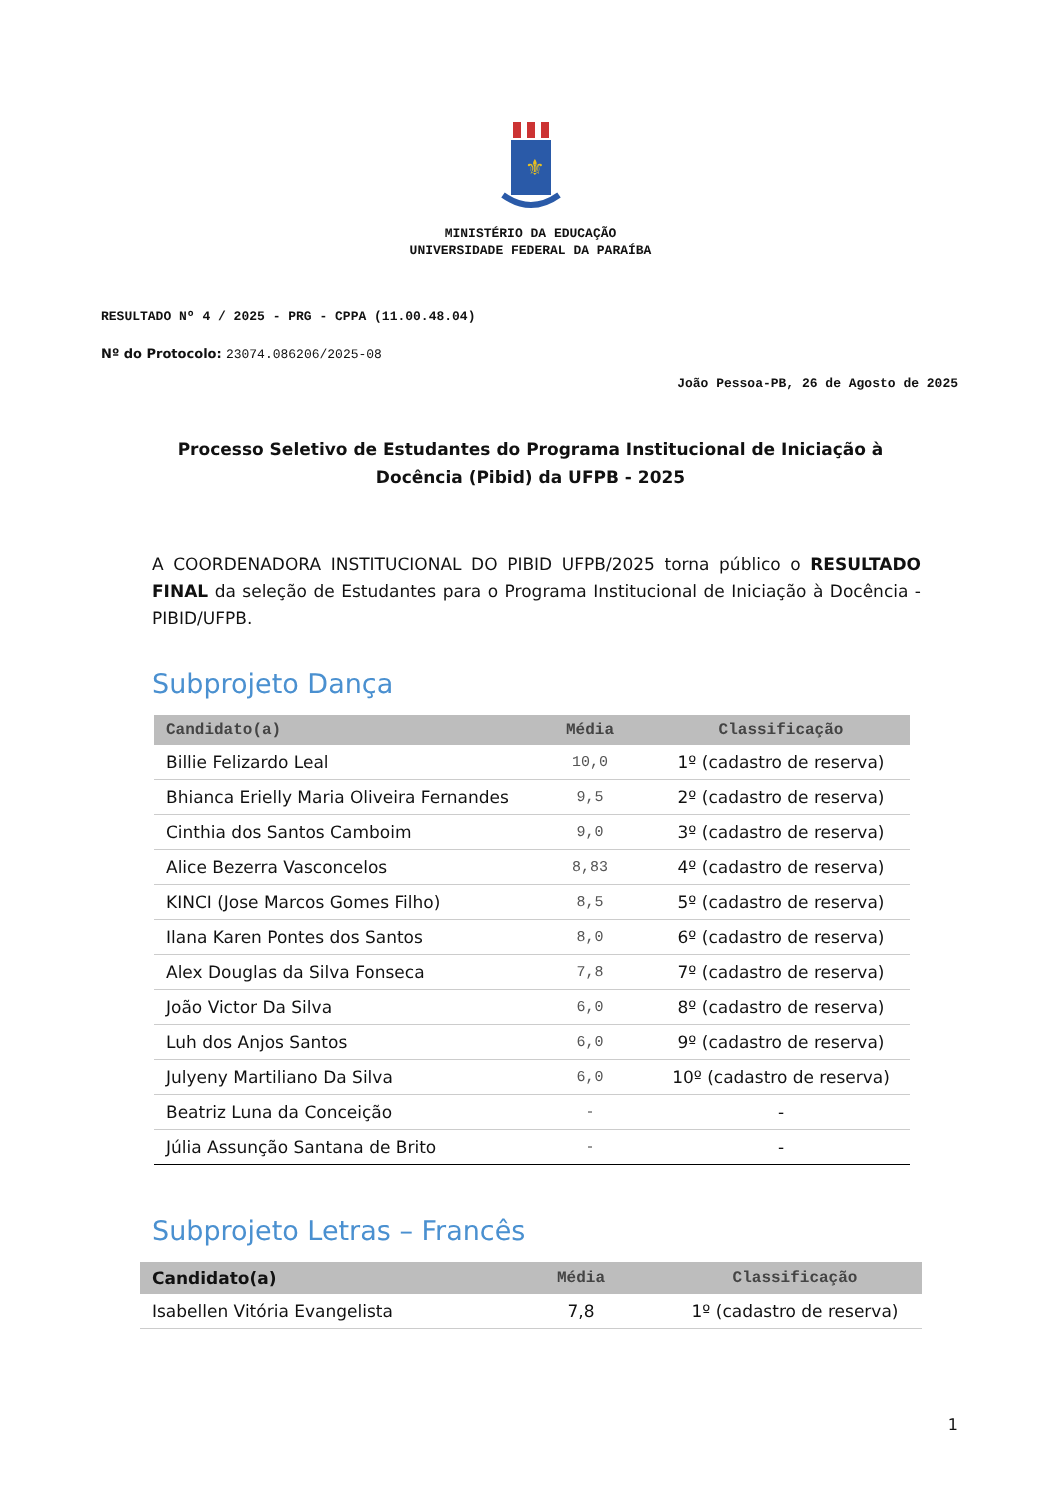⚜
MINISTÉRIO DA EDUCAÇÃO
UNIVERSIDADE FEDERAL DA PARAÍBA
RESULTADO Nº 4 / 2025 - PRG - CPPA (11.00.48.04)
Nº do Protocolo: 23074.086206/2025-08
João Pessoa-PB, 26 de Agosto de 2025
Processo Seletivo de Estudantes do Programa Institucional de Iniciação à Docência (Pibid) da UFPB - 2025
A COORDENADORA INSTITUCIONAL DO PIBID UFPB/2025 torna público o RESULTADO FINAL da seleção de Estudantes para o Programa Institucional de Iniciação à Docência - PIBID/UFPB.
Subprojeto Dança
| Candidato(a) | Média | Classificação |
| --- | --- | --- |
| Billie Felizardo Leal | 10,0 | 1º (cadastro de reserva) |
| Bhianca Erielly Maria Oliveira Fernandes | 9,5 | 2º (cadastro de reserva) |
| Cinthia dos Santos Camboim | 9,0 | 3º (cadastro de reserva) |
| Alice Bezerra Vasconcelos | 8,83 | 4º (cadastro de reserva) |
| KINCI (Jose Marcos Gomes Filho) | 8,5 | 5º (cadastro de reserva) |
| Ilana Karen Pontes dos Santos | 8,0 | 6º (cadastro de reserva) |
| Alex Douglas da Silva Fonseca | 7,8 | 7º (cadastro de reserva) |
| João Victor Da Silva | 6,0 | 8º (cadastro de reserva) |
| Luh dos Anjos Santos | 6,0 | 9º (cadastro de reserva) |
| Julyeny Martiliano Da Silva | 6,0 | 10º (cadastro de reserva) |
| Beatriz Luna da Conceição | - | - |
| Júlia Assunção Santana de Brito | - | - |
Subprojeto Letras – Francês
| Candidato(a) | Média | Classificação |
| --- | --- | --- |
| Isabellen Vitória Evangelista | 7,8 | 1º (cadastro de reserva) |
1